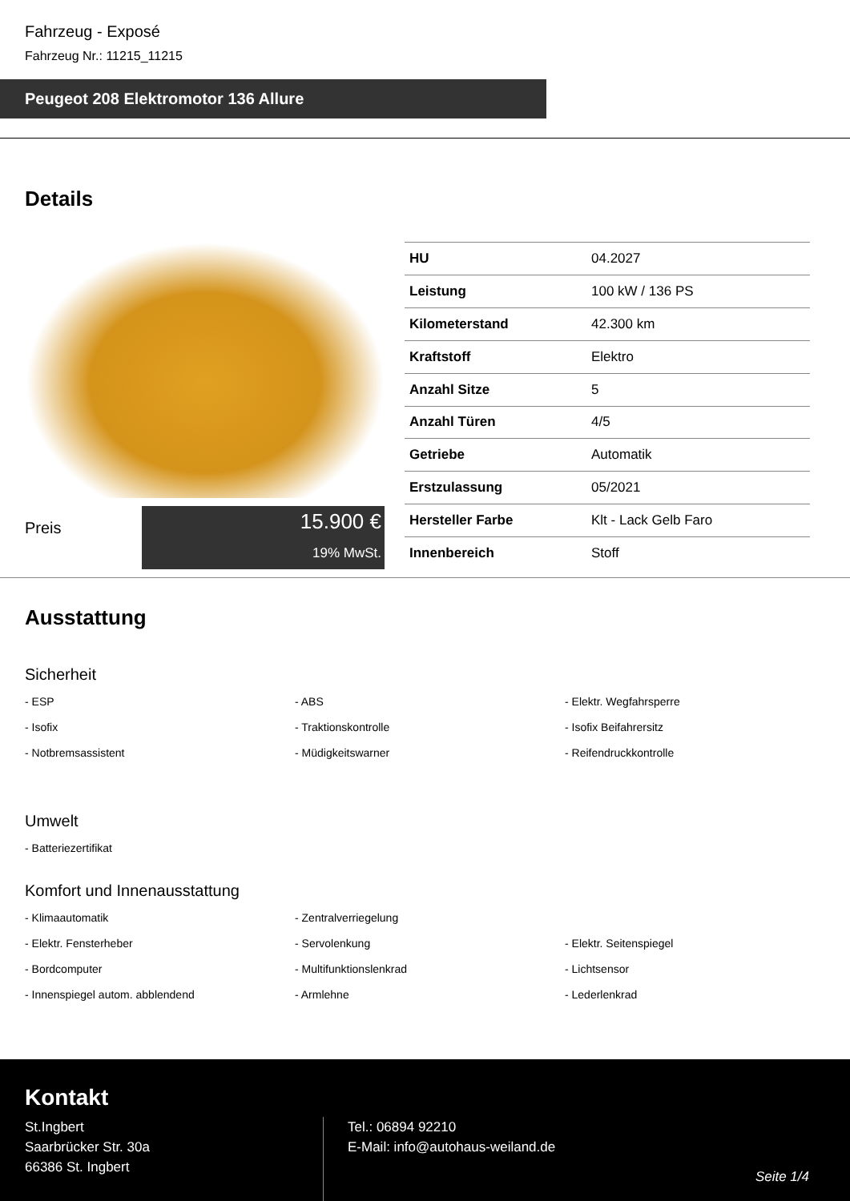Fahrzeug - Exposé
Fahrzeug Nr.: 11215_11215
Peugeot 208 Elektromotor 136 Allure
Details
Preis
15.900 €
19% MwSt.
| HU | 04.2027 |
| Leistung | 100 kW / 136 PS |
| Kilometerstand | 42.300 km |
| Kraftstoff | Elektro |
| Anzahl Sitze | 5 |
| Anzahl Türen | 4/5 |
| Getriebe | Automatik |
| Erstzulassung | 05/2021 |
| Hersteller Farbe | Klt - Lack Gelb Faro |
| Innenbereich | Stoff |
Ausstattung
Sicherheit
- ESP
- ABS
- Elektr. Wegfahrsperre
- Isofix
- Traktionskontrolle
- Isofix Beifahrersitz
- Notbremsassistent
- Müdigkeitswarner
- Reifendruckkontrolle
Umwelt
- Batteriezertifikat
Komfort und Innenausstattung
- Klimaautomatik
- Zentralverriegelung
- Elektr. Fensterheber
- Servolenkung
- Elektr. Seitenspiegel
- Bordcomputer
- Multifunktionslenkrad
- Lichtsensor
- Innenspiegel autom. abblendend
- Armlehne
- Lederlenkrad
Kontakt
St.Ingbert
Saarbrücker Str. 30a
66386 St. Ingbert
Tel.: 06894 92210
E-Mail: info@autohaus-weiland.de
Seite 1/4